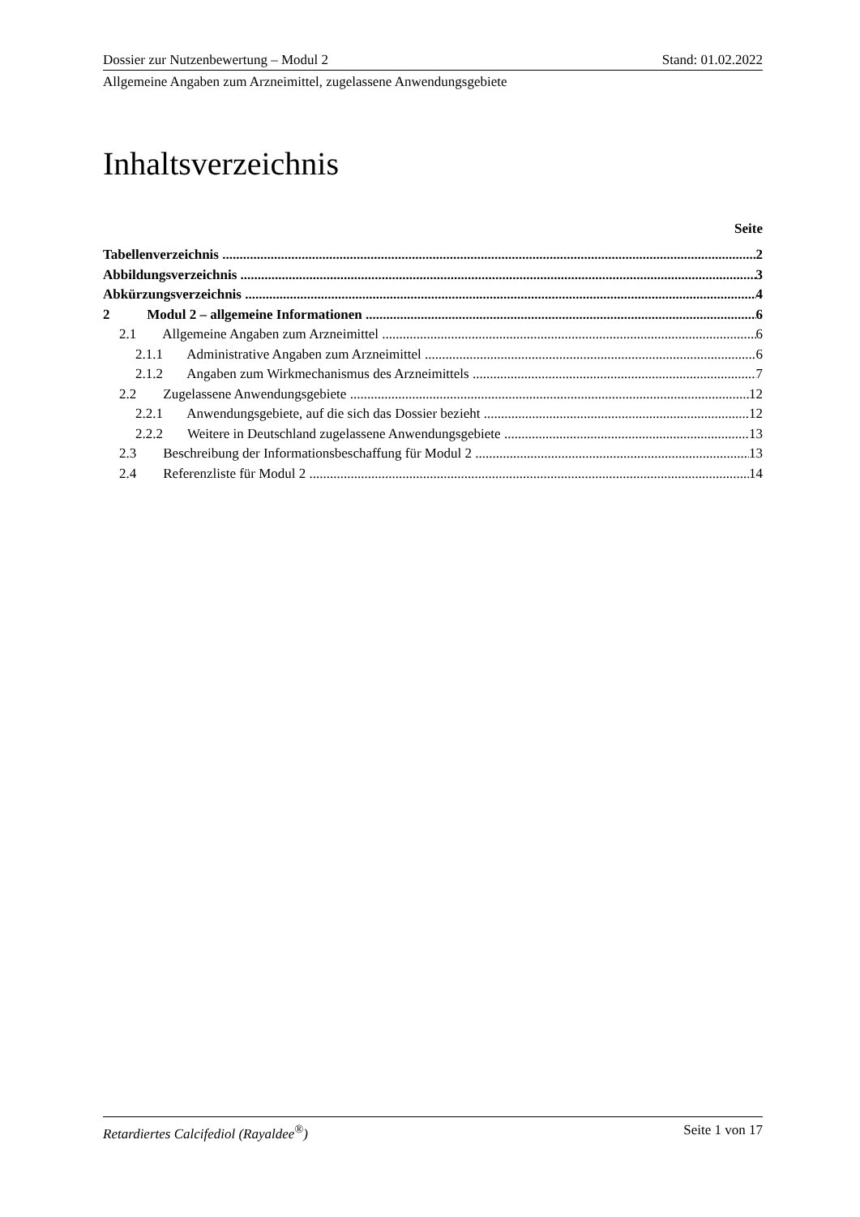Dossier zur Nutzenbewertung – Modul 2 Stand: 01.02.2022
Allgemeine Angaben zum Arzneimittel, zugelassene Anwendungsgebiete
Inhaltsverzeichnis
Seite
Tabellenverzeichnis 2
Abbildungsverzeichnis 3
Abkürzungsverzeichnis 4
2 Modul 2 – allgemeine Informationen 6
2.1 Allgemeine Angaben zum Arzneimittel 6
2.1.1 Administrative Angaben zum Arzneimittel 6
2.1.2 Angaben zum Wirkmechanismus des Arzneimittels 7
2.2 Zugelassene Anwendungsgebiete 12
2.2.1 Anwendungsgebiete, auf die sich das Dossier bezieht 12
2.2.2 Weitere in Deutschland zugelassene Anwendungsgebiete 13
2.3 Beschreibung der Informationsbeschaffung für Modul 2 13
2.4 Referenzliste für Modul 2 14
Retardiertes Calcifediol (Rayaldee<sup>®</sup>) Seite 1 von 17